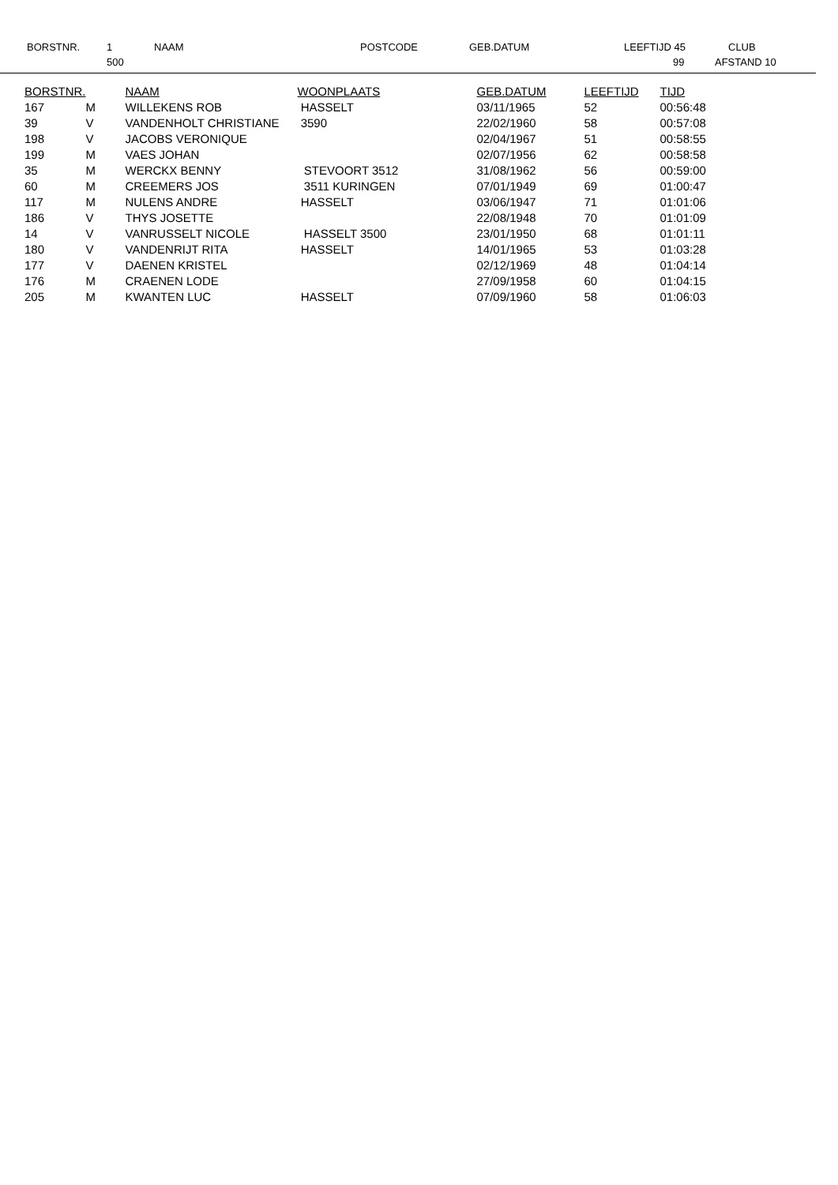BORSTNR. 1
500
NAAM POSTCODE GEB.DATUM LEEFTIJD 45
99
CLUB
AFSTAND 10
| BORSTNR. | | NAAM | WOONPLAATS | GEB.DATUM | LEEFTIJD | TIJD |
| --- | --- | --- | --- | --- | --- | --- |
| 167 | M | WILLEKENS ROB | HASSELT | 03/11/1965 | 52 | 00:56:48 |
| 39 | V | VANDENHOLT CHRISTIANE | 3590 | 22/02/1960 | 58 | 00:57:08 |
| 198 | V | JACOBS VERONIQUE | | 02/04/1967 | 51 | 00:58:55 |
| 199 | M | VAES JOHAN | | 02/07/1956 | 62 | 00:58:58 |
| 35 | M | WERCKX BENNY | STEVOORT 3512 | 31/08/1962 | 56 | 00:59:00 |
| 60 | M | CREEMERS JOS | 3511 KURINGEN | 07/01/1949 | 69 | 01:00:47 |
| 117 | M | NULENS ANDRE | HASSELT | 03/06/1947 | 71 | 01:01:06 |
| 186 | V | THYS JOSETTE | | 22/08/1948 | 70 | 01:01:09 |
| 14 | V | VANRUSSELT NICOLE | HASSELT 3500 | 23/01/1950 | 68 | 01:01:11 |
| 180 | V | VANDENRIJT RITA | HASSELT | 14/01/1965 | 53 | 01:03:28 |
| 177 | V | DAENEN KRISTEL | | 02/12/1969 | 48 | 01:04:14 |
| 176 | M | CRAENEN LODE | | 27/09/1958 | 60 | 01:04:15 |
| 205 | M | KWANTEN LUC | HASSELT | 07/09/1960 | 58 | 01:06:03 |